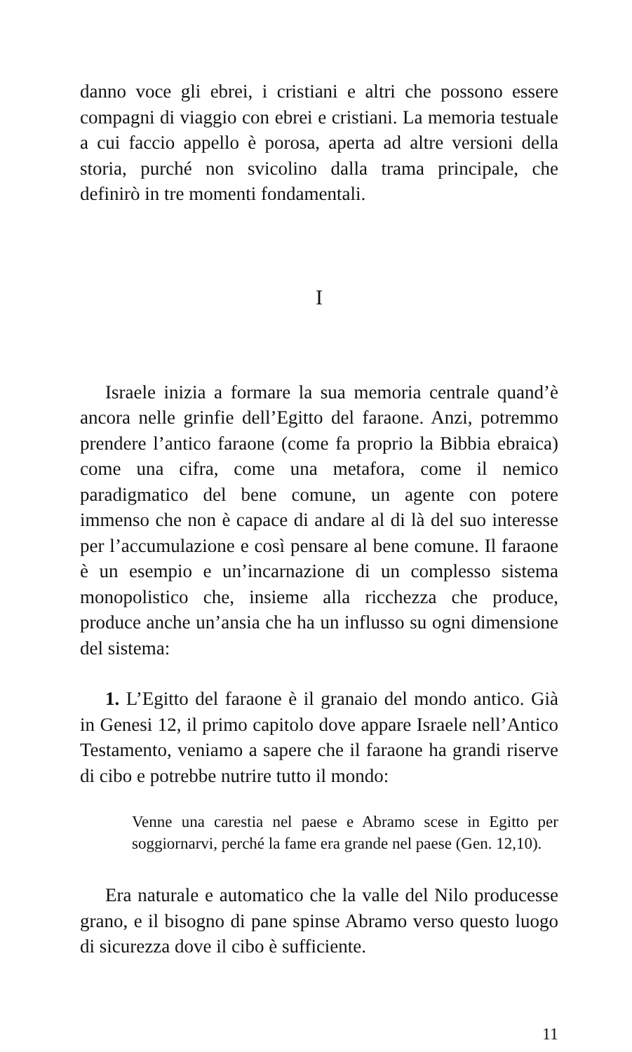danno voce gli ebrei, i cristiani e altri che possono essere compagni di viaggio con ebrei e cristiani. La memoria testuale a cui faccio appello è porosa, aperta ad altre versioni della storia, purché non svicolino dalla trama principale, che definirò in tre momenti fondamentali.
I
Israele inizia a formare la sua memoria centrale quand’è ancora nelle grinfie dell’Egitto del faraone. Anzi, potremmo prendere l’antico faraone (come fa proprio la Bibbia ebraica) come una cifra, come una metafora, come il nemico paradigmatico del bene comune, un agente con potere immenso che non è capace di andare al di là del suo interesse per l’accumulazione e così pensare al bene comune. Il faraone è un esempio e un’incarnazione di un complesso sistema monopolistico che, insieme alla ricchezza che produce, produce anche un’ansia che ha un influsso su ogni dimensione del sistema:
1. L’Egitto del faraone è il granaio del mondo antico. Già in Genesi 12, il primo capitolo dove appare Israele nell’Antico Testamento, veniamo a sapere che il faraone ha grandi riserve di cibo e potrebbe nutrire tutto il mondo:
Venne una carestia nel paese e Abramo scese in Egitto per soggiornarvi, perché la fame era grande nel paese (Gen. 12,10).
Era naturale e automatico che la valle del Nilo producesse grano, e il bisogno di pane spinse Abramo verso questo luogo di sicurezza dove il cibo è sufficiente.
11